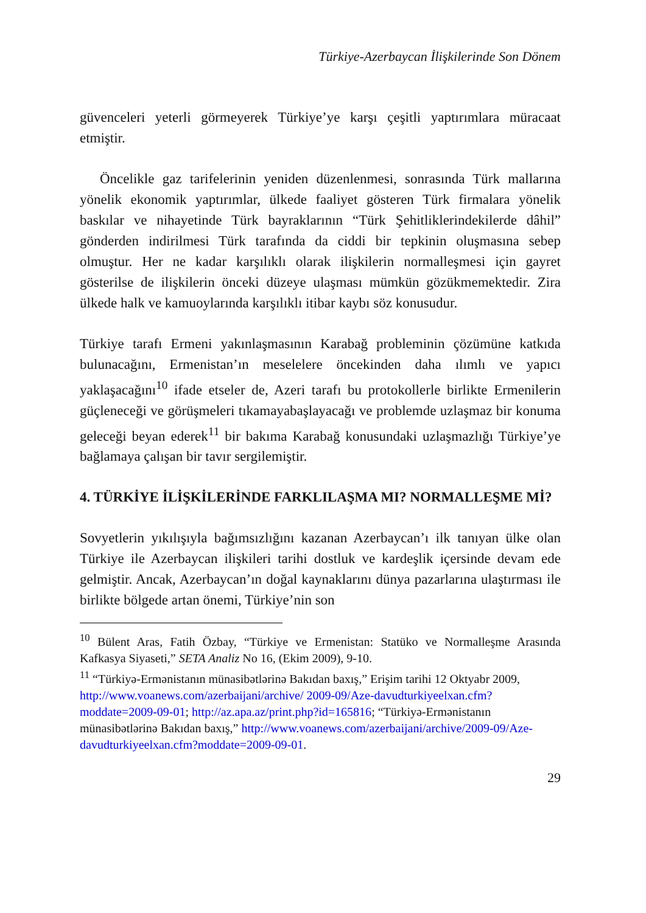Türkiye-Azerbaycan İlişkilerinde Son Dönem
güvenceleri yeterli görmeyerek Türkiye’ye karşı çeşitli yaptırımlara müracaat etmiştir.
Öncelikle gaz tarifelerinin yeniden düzenlenmesi, sonrasında Türk mallarına yönelik ekonomik yaptırımlar, ülkede faaliyet gösteren Türk firmalara yönelik baskılar ve nihayetinde Türk bayraklarının “Türk Şehitliklerindekilerde dâhil” gönderden indirilmesi Türk tarafında da ciddi bir tepkinin oluşmasına sebep olmuştur. Her ne kadar karşılıklı olarak ilişkilerin normalleşmesi için gayret gösterilse de ilişkilerin önceki düzeye ulaşması mümkün gözükmemektedir. Zira ülkede halk ve kamuoylarında karşılıklı itibar kaybı söz konusudur.
Türkiye tarafı Ermeni yakınlaşmasının Karabağ probleminin çözümüne katkıda bulunacağını, Ermenistan’ın meselelere öncekinden daha ılımlı ve yapıcı yaklaşacağını<sup>10</sup> ifade etseler de, Azeri tarafı bu protokollerle birlikte Ermenilerin güçleneceği ve görüşmeleri tıkamayabaşlayacağı ve problemde uzlaşmaz bir konuma geleceği beyan ederek<sup>11</sup> bir bakıma Karabağ konusundaki uzlaşmazlığı Türkiye’ye bağlamaya çalışan bir tavır sergilemiştir.
4. TÜRKİYE İLİŞKİLERİNDE FARKLILAŞMA MI? NORMALLEŞME Mİ?
Sovyetlerin yıkılışıyla bağımsızlığını kazanan Azerbaycan’ı ilk tanıyan ülke olan Türkiye ile Azerbaycan ilişkileri tarihi dostluk ve kardeşlik içersinde devam ede gelmiştir. Ancak, Azerbaycan’ın doğal kaynaklarını dünya pazarlarına ulaştırması ile birlikte bölgede artan önemi, Türkiye’nin son
<sup>10</sup> Bülent Aras, Fatih Özbay, “Türkiye ve Ermenistan: Statüko ve Normalleşme Arasında Kafkasya Siyaseti,” SETA Analiz No 16, (Ekim 2009), 9-10.
<sup>11</sup> “Türkiyə-Ermənistanın münasibətlərinə Bakıdan baxış,” Erişim tarihi 12 Oktyabr 2009, http://www.voanews.com/azerbaijani/archive/ 2009-09/Aze-davudturkiyeelxan.cfm?moddate=2009-09-01; http://az.apa.az/print.php?id=165816; “Türkiyə-Ermənistanın münasibətlərinə Bakıdan baxış,” http://www.voanews.com/azerbaijani/archive/2009-09/Aze-davudturkiyeelxan.cfm?moddate=2009-09-01.
29